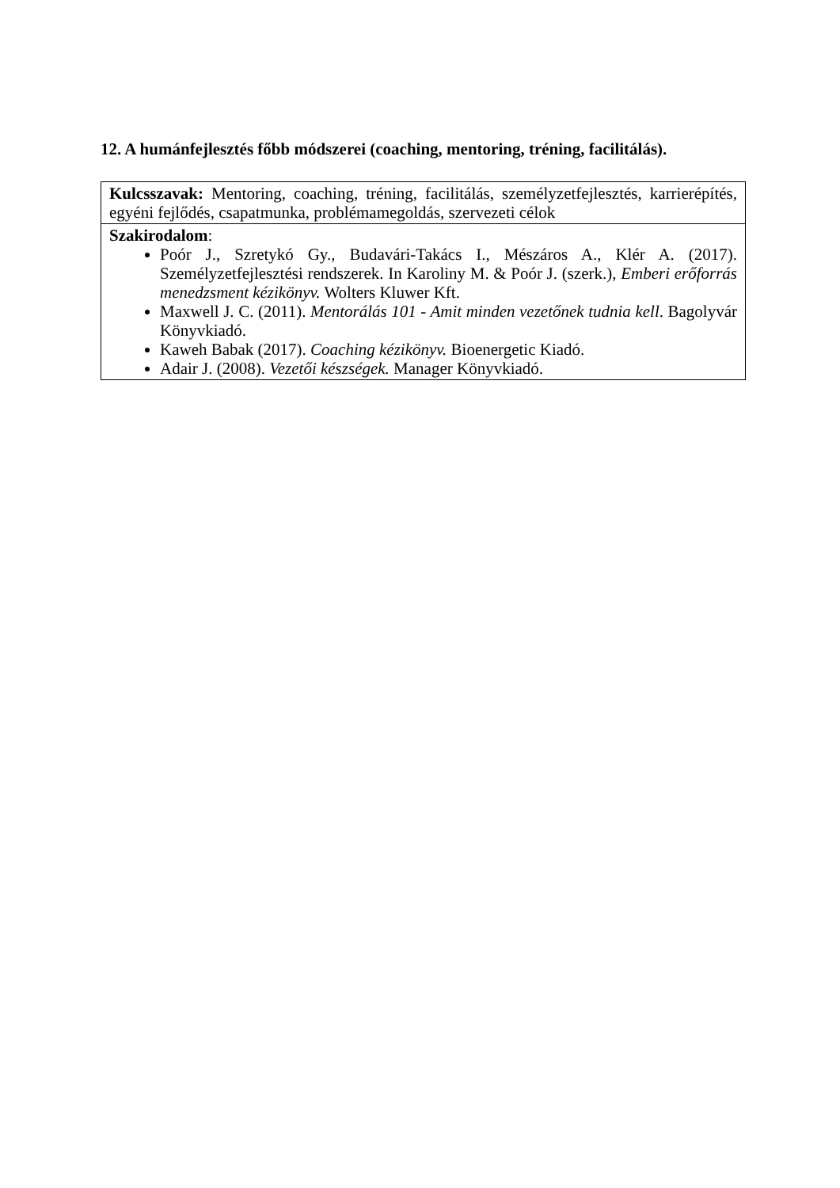12. A humánfejlesztés főbb módszerei (coaching, mentoring, tréning, facilitálás).
| Kulcsszavak: Mentoring, coaching, tréning, facilitálás, személyzetfejlesztés, karrierépítés, egyéni fejlődés, csapatmunka, problémamegoldás, szervezeti célok |
| Szakirodalom : Poór J., Szretykó Gy., Budavári-Takács I., Mészáros A., Klér A. (2017). Személyzetfejlesztési rendszerek. In Karoliny M. & Poór J. (szerk.), Emberi erőforrás menedzsment kézikönyv. Wolters Kluwer Kft. Maxwell J. C. (2011). Mentorálás 101 - Amit minden vezetőnek tudnia kell . Bagolyvár Könyvkiadó. Kaweh Babak (2017). Coaching kézikönyv. Bioenergetic Kiadó. Adair J. (2008). Vezetői készségek. Manager Könyvkiadó. |